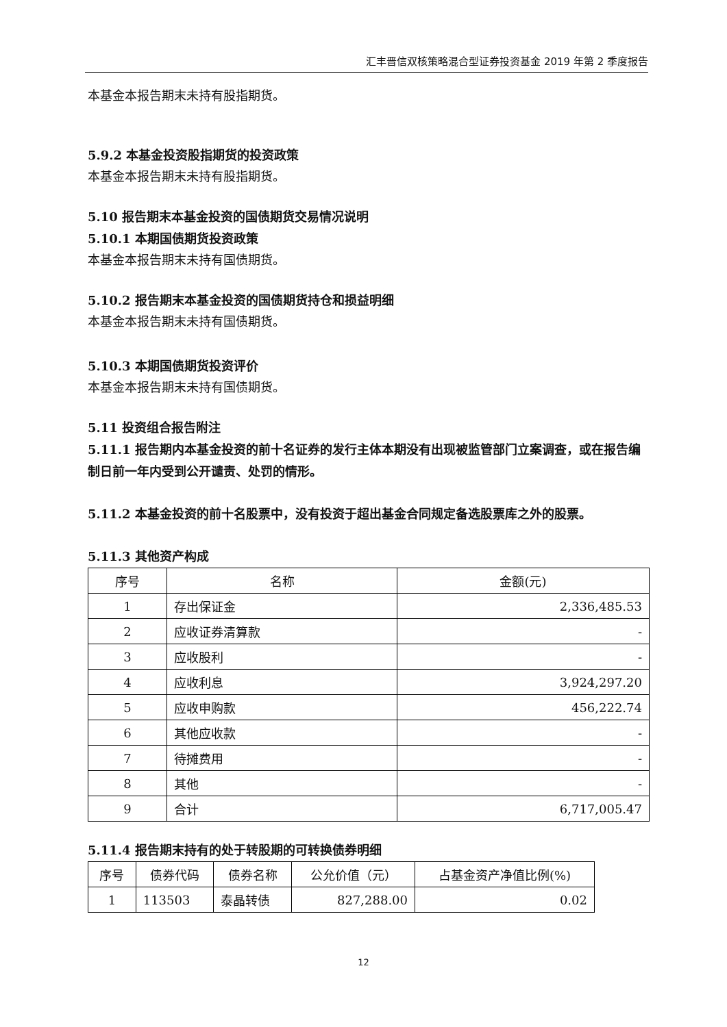汇丰晋信双核策略混合型证券投资基金 2019 年第 2 季度报告
本基金本报告期末未持有股指期货。
5.9.2 本基金投资股指期货的投资政策
本基金本报告期末未持有股指期货。
5.10 报告期末本基金投资的国债期货交易情况说明
5.10.1 本期国债期货投资政策
本基金本报告期末未持有国债期货。
5.10.2 报告期末本基金投资的国债期货持仓和损益明细
本基金本报告期末未持有国债期货。
5.10.3 本期国债期货投资评价
本基金本报告期末未持有国债期货。
5.11 投资组合报告附注
5.11.1 报告期内本基金投资的前十名证券的发行主体本期没有出现被监管部门立案调查，或在报告编制日前一年内受到公开谴责、处罚的情形。
5.11.2 本基金投资的前十名股票中，没有投资于超出基金合同规定备选股票库之外的股票。
5.11.3 其他资产构成
| 序号 | 名称 | 金额(元) |
| --- | --- | --- |
| 1 | 存出保证金 | 2,336,485.53 |
| 2 | 应收证券清算款 | - |
| 3 | 应收股利 | - |
| 4 | 应收利息 | 3,924,297.20 |
| 5 | 应收申购款 | 456,222.74 |
| 6 | 其他应收款 | - |
| 7 | 待摊费用 | - |
| 8 | 其他 | - |
| 9 | 合计 | 6,717,005.47 |
5.11.4 报告期末持有的处于转股期的可转换债券明细
| 序号 | 债券代码 | 债券名称 | 公允价值（元） | 占基金资产净值比例(%) |
| --- | --- | --- | --- | --- |
| 1 | 113503 | 泰晶转债 | 827,288.00 | 0.02 |
12